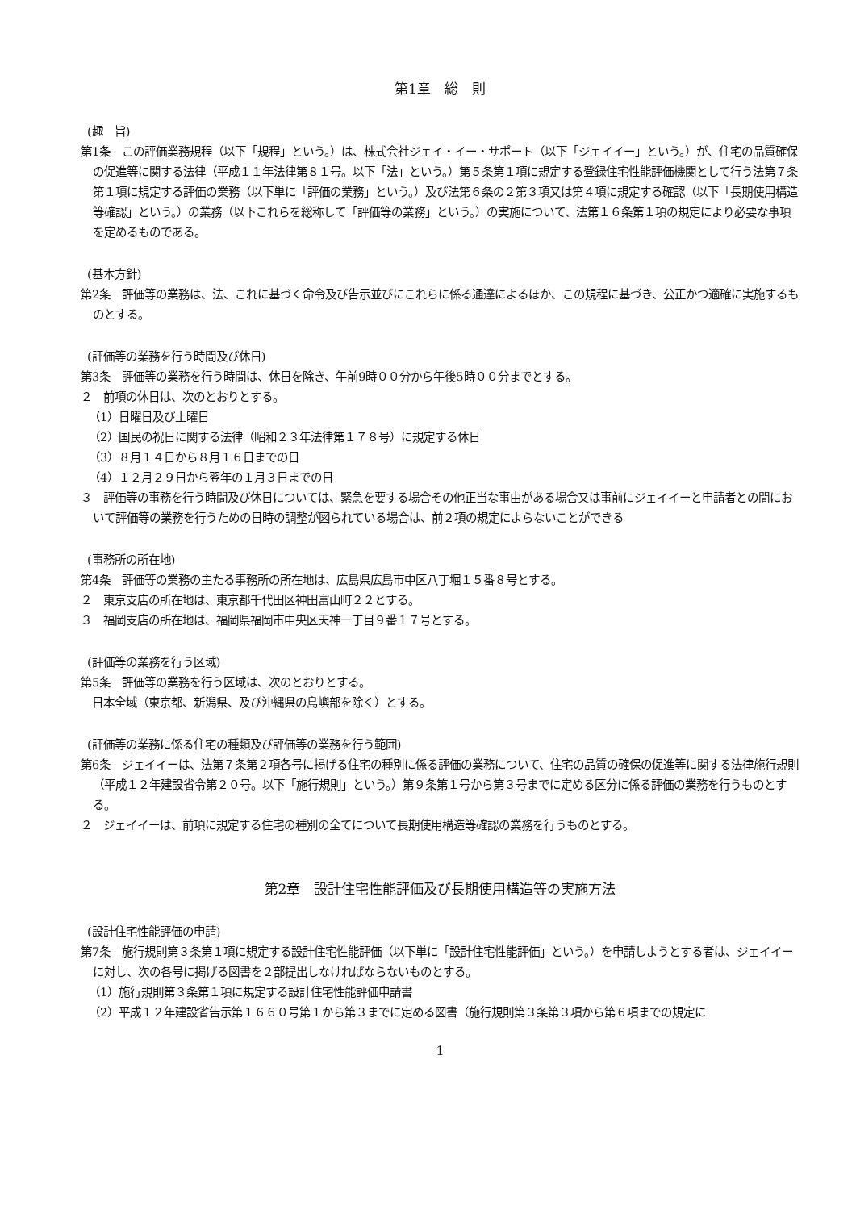第1章　総　則
(趣　旨)
第1条　この評価業務規程（以下「規程」という。）は、株式会社ジェイ・イー・サポート（以下「ジェイイー」という。）が、住宅の品質確保の促進等に関する法律（平成１１年法律第８１号。以下「法」という。）第５条第１項に規定する登録住宅性能評価機関として行う法第７条第１項に規定する評価の業務（以下単に「評価の業務」という。）及び法第６条の２第３項又は第４項に規定する確認（以下「長期使用構造等確認」という。）の業務（以下これらを総称して「評価等の業務」という。）の実施について、法第１６条第１項の規定により必要な事項を定めるものである。
(基本方針)
第2条　評価等の業務は、法、これに基づく命令及び告示並びにこれらに係る通達によるほか、この規程に基づき、公正かつ適確に実施するものとする。
(評価等の業務を行う時間及び休日)
第3条　評価等の業務を行う時間は、休日を除き、午前9時００分から午後5時００分までとする。
２　前項の休日は、次のとおりとする。
（1）日曜日及び土曜日
（2）国民の祝日に関する法律（昭和２３年法律第１７８号）に規定する休日
（3）８月１４日から８月１６日までの日
（4）１２月２９日から翌年の１月３日までの日
３　評価等の事務を行う時間及び休日については、緊急を要する場合その他正当な事由がある場合又は事前にジェイイーと申請者との間において評価等の業務を行うための日時の調整が図られている場合は、前２項の規定によらないことができる
(事務所の所在地)
第4条　評価等の業務の主たる事務所の所在地は、広島県広島市中区八丁堀１５番８号とする。
２　東京支店の所在地は、東京都千代田区神田富山町２２とする。
３　福岡支店の所在地は、福岡県福岡市中央区天神一丁目９番１７号とする。
(評価等の業務を行う区域)
第5条　評価等の業務を行う区域は、次のとおりとする。
　日本全域（東京都、新潟県、及び沖縄県の島嶼部を除く）とする。
(評価等の業務に係る住宅の種類及び評価等の業務を行う範囲)
第6条　ジェイイーは、法第７条第２項各号に掲げる住宅の種別に係る評価の業務について、住宅の品質の確保の促進等に関する法律施行規則（平成１２年建設省令第２０号。以下「施行規則」という。）第９条第１号から第３号までに定める区分に係る評価の業務を行うものとする。
２　ジェイイーは、前項に規定する住宅の種別の全てについて長期使用構造等確認の業務を行うものとする。
第2章　設計住宅性能評価及び長期使用構造等の実施方法
(設計住宅性能評価の申請)
第7条　施行規則第３条第１項に規定する設計住宅性能評価（以下単に「設計住宅性能評価」という。）を申請しようとする者は、ジェイイーに対し、次の各号に掲げる図書を２部提出しなければならないものとする。
（1）施行規則第３条第１項に規定する設計住宅性能評価申請書
（2）平成１２年建設省告示第１６６０号第１から第３までに定める図書（施行規則第３条第３項から第６項までの規定に
1